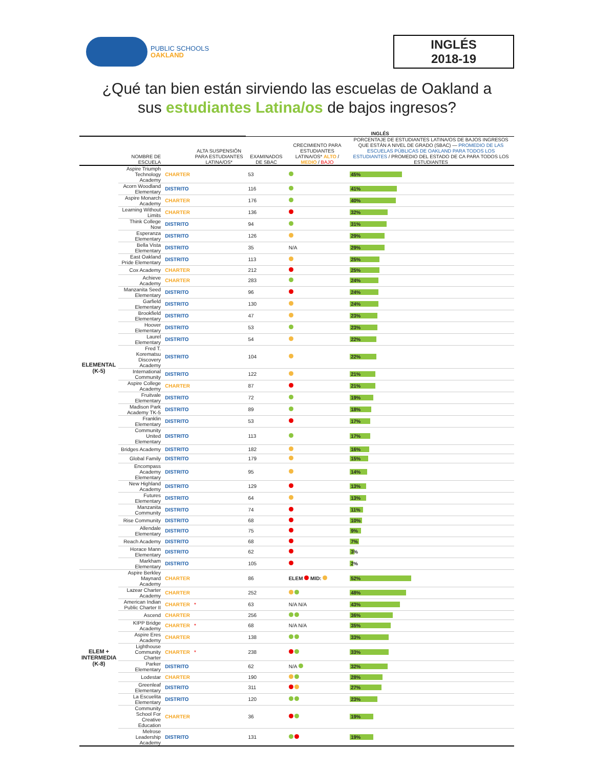PUBLIC SCHOOLS
OAKLAND
INGLÉS
2018-19
¿Qué tan bien están sirviendo las escuelas de Oakland a
sus estudiantes Latina/os de bajos ingresos?
| | | | | INGLÉS | | |
| --- | --- | --- | --- | --- | --- | --- |
| | NOMBRE DE ESCUELA | | ALTA SUSPENSIÓN PARA ESTUDIANTES LATINA/OS* | EXAMINADOS DE SBAC | CRECIMIENTO PARA ESTUDIANTES LATINA/OS* ALTO / MEDIO / BAJO | PORCENTAJE DE ESTUDIANTES LATINA/OS DE BAJOS INGRESOS QUE ESTÁN A NIVEL DE GRADO (SBAC) — PROMEDIO DE LAS ESCUELAS PÚBLICAS DE OAKLAND PARA TODOS LOS ESTUDIANTES / PROMEDIO DEL ESTADO DE CA PARA TODOS LOS ESTUDIANTES |
| ELEMENTAL (K-5) | Aspire Triumph Technology Academy | CHARTER | | 53 | | 45% |
| | Acorn Woodland Elementary | DISTRITO | | 116 | | 41% |
| | Aspire Monarch Academy | CHARTER | | 176 | | 40% |
| | Learning Without Limits | CHARTER | | 136 | | 32% |
| | Think College Now | DISTRITO | | 94 | | 31% |
| | Esperanza Elementary | DISTRITO | | 126 | | 29% |
| | Bella Vista Elementary | DISTRITO | | 35 | N/A | 29% |
| | East Oakland Pride Elementary | DISTRITO | | 113 | | 25% |
| | Cox Academy | CHARTER | | 212 | | 25% |
| | Achieve Academy | CHARTER | | 283 | | 24% |
| | Manzanita Seed Elementary | DISTRITO | | 96 | | 24% |
| | Garfield Elementary | DISTRITO | | 130 | | 24% |
| | Brookfield Elementary | DISTRITO | | 47 | | 23% |
| | Hoover Elementary | DISTRITO | | 53 | | 23% |
| | Laurel Elementary | DISTRITO | | 54 | | 22% |
| | Fred T. Korematsu Discovery Academy | DISTRITO | | 104 | | 22% |
| | International Community | DISTRITO | | 122 | | 21% |
| | Aspire College Academy | CHARTER | | 87 | | 21% |
| | Fruitvale Elementary | DISTRITO | | 72 | | 19% |
| | Madison Park Academy TK-5 | DISTRITO | | 89 | | 18% |
| | Franklin Elementary | DISTRITO | | 53 | | 17% |
| | Community United Elementary | DISTRITO | | 113 | | 17% |
| | Bridges Academy | DISTRITO | | 182 | | 16% |
| | Global Family | DISTRITO | | 179 | | 15% |
| | Encompass Academy Elementary | DISTRITO | | 95 | | 14% |
| | New Highland Academy | DISTRITO | | 129 | | 13% |
| | Futures Elementary | DISTRITO | | 64 | | 13% |
| | Manzanita Community | DISTRITO | | 74 | | 11% |
| | Rise Community | DISTRITO | | 68 | | 10% |
| | Allendale Elementary | DISTRITO | | 75 | | 9% |
| | Reach Academy | DISTRITO | | 68 | | 7% |
| | Horace Mann Elementary | DISTRITO | | 62 | | 3% |
| | Markham Elementary | DISTRITO | | 105 | | 2% |
| ELEM + INTERMEDIA (K-8) | Aspire Berkley Maynard Academy | CHARTER | | 86 | ELEM MID: | 52% |
| | Lazear Charter Academy | CHARTER | | 252 | | 48% |
| | American Indian Public Charter II | CHARTER | * | 63 | N/A N/A | 43% |
| | Ascend | CHARTER | | 256 | | 36% |
| | KIPP Bridge Academy | CHARTER | * | 68 | N/A N/A | 35% |
| | Aspire Eres Academy | CHARTER | | 138 | | 33% |
| | Lighthouse Community Charter | CHARTER | * | 238 | | 33% |
| | Parker Elementary | DISTRITO | | 62 | N/A | 32% |
| | Lodestar | CHARTER | | 190 | | 28% |
| | Greenleaf Elementary | DISTRITO | | 311 | | 27% |
| | La Escuelita Elementary | DISTRITO | | 120 | | 23% |
| | Community School For Creative Education | CHARTER | | 36 | | 19% |
| | Melrose Leadership Academy | DISTRITO | | 131 | | 19% |